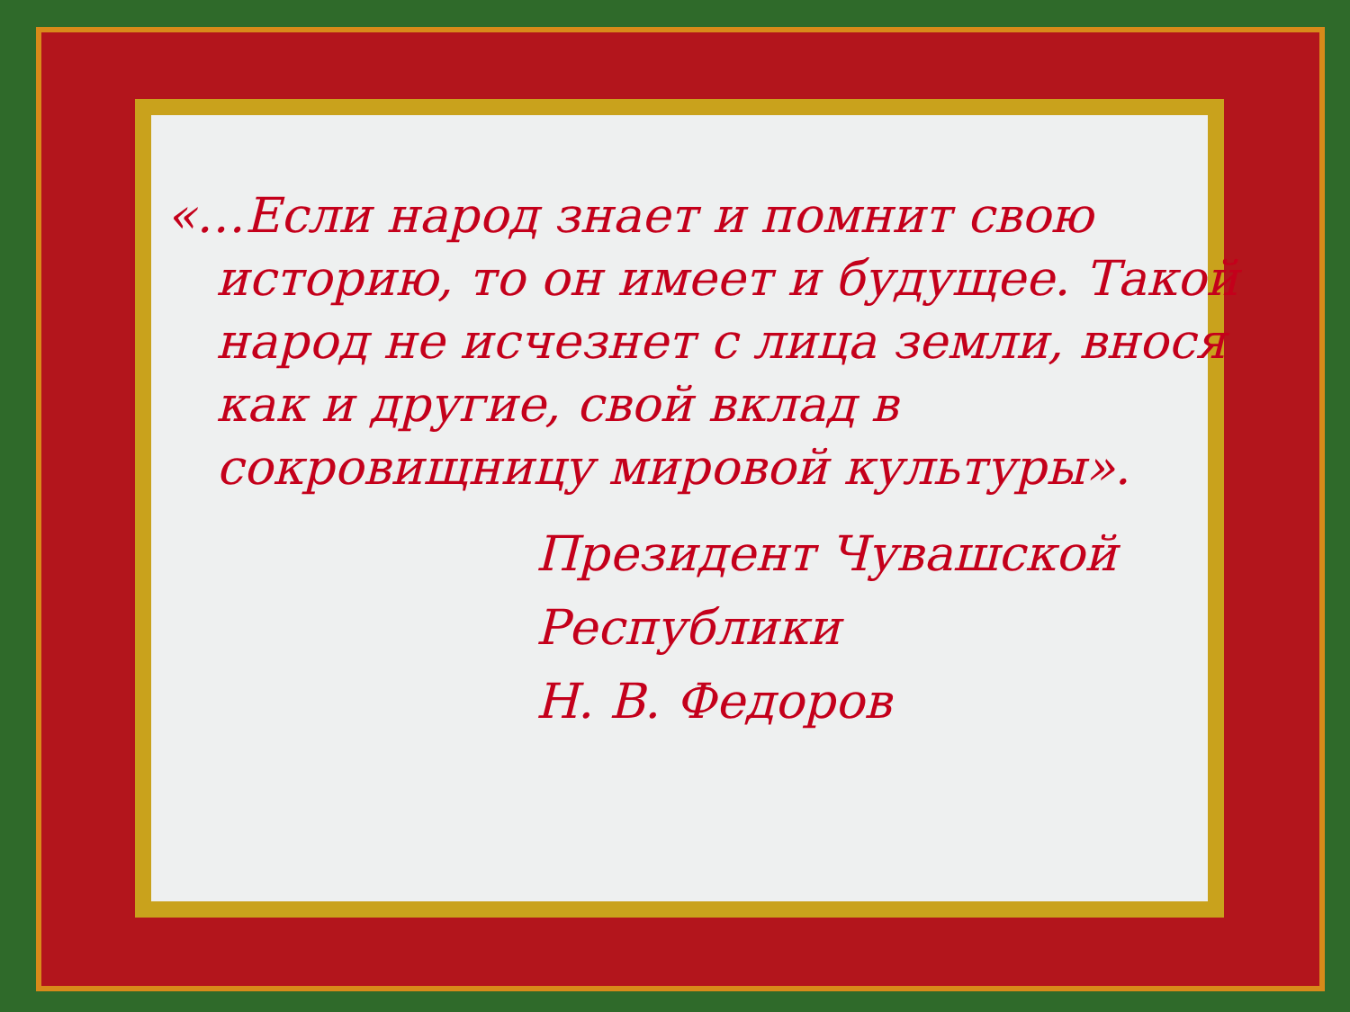«…Если народ знает и помнит свою историю, то он имеет и будущее. Такой народ не исчезнет с лица земли, внося как и другие, свой вклад в сокровищницу мировой культуры».
Президент Чувашской
Республики
Н. В. Федоров